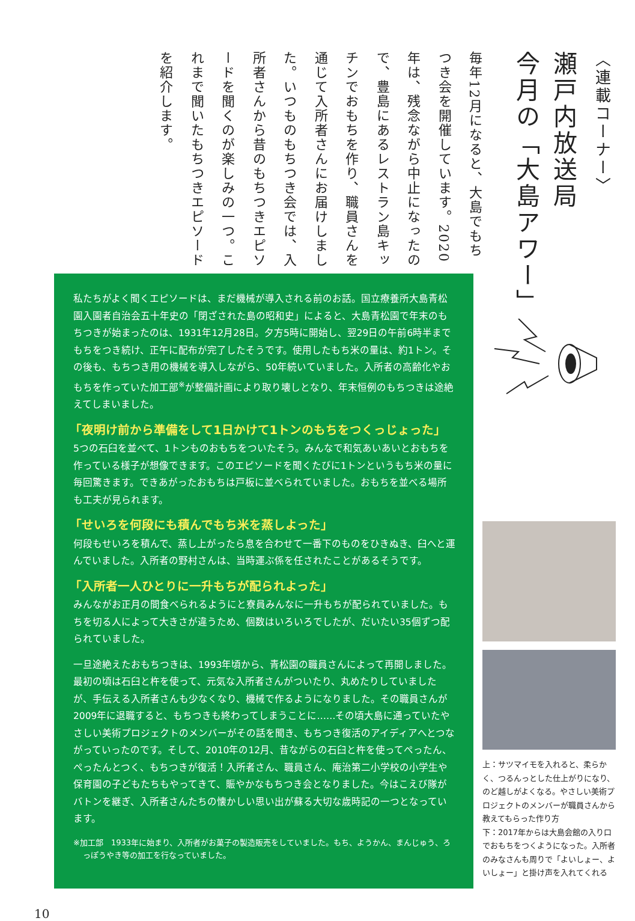〈連載コーナー〉
瀬戸内放送局
今月の「大島アワー」
毎年12月になると、大島でもちつき会を開催しています。2020年は、残念ながら中止になったので、豊島にあるレストラン島キッチンでおもちを作り、職員さんを通じて入所者さんにお届けしました。いつものもちつき会では、入所者さんから昔のもちつきエピソードを聞くのが楽しみの一つ。これまで聞いたもちつきエピソードを紹介します。
私たちがよく聞くエピソードは、まだ機械が導入される前のお話。国立療養所大島青松園入園者自治会五十年史の「閉ざされた島の昭和史」によると、大島青松園で年末のもちつきが始まったのは、1931年12月28日。夕方5時に開始し、翌29日の午前6時半までもちをつき続け、正午に配布が完了したそうです。使用したもち米の量は、約1トン。その後も、もちつき用の機械を導入しながら、50年続いていました。入所者の高齢化やおもちを作っていた加工部<sup>※</sup>が整備計画により取り壊しとなり、年末恒例のもちつきは途絶えてしまいました。
「夜明け前から準備をして1日かけて1トンのもちをつくっじょった」
5つの石臼を並べて、1トンものおもちをついたそう。みんなで和気あいあいとおもちを作っている様子が想像できます。このエピソードを聞くたびに1トンというもち米の量に毎回驚きます。できあがったおもちは戸板に並べられていました。おもちを並べる場所も工夫が見られます。
「せいろを何段にも積んでもち米を蒸しよった」
何段もせいろを積んで、蒸し上がったら息を合わせて一番下のものをひきぬき、臼へと運んでいました。入所者の野村さんは、当時運ぶ係を任されたことがあるそうです。
「入所者一人ひとりに一升もちが配られよった」
みんながお正月の間食べられるようにと寮員みんなに一升もちが配られていました。もちを切る人によって大きさが違うため、個数はいろいろでしたが、だいたい35個ずつ配られていました。
一旦途絶えたおもちつきは、1993年頃から、青松園の職員さんによって再開しました。最初の頃は石臼と杵を使って、元気な入所者さんがついたり、丸めたりしていましたが、手伝える入所者さんも少なくなり、機械で作るようになりました。その職員さんが2009年に退職すると、もちつきも終わってしまうことに……その頃大島に通っていたやさしい美術プロジェクトのメンバーがその話を聞き、もちつき復活のアイディアへとつながっていったのです。そして、2010年の12月、昔ながらの石臼と杵を使ってぺったん、ぺったんとつく、もちつきが復活！入所者さん、職員さん、庵治第二小学校の小学生や保育園の子どもたちもやってきて、賑やかなもちつき会となりました。今はこえび隊がバトンを継ぎ、入所者さんたちの懐かしい思い出が蘇る大切な歳時記の一つとなっています。
※加工部　1933年に始まり、入所者がお菓子の製造販売をしていました。もち、ようかん、まんじゅう、ろっぽうやき等の加工を行なっていました。
上：サツマイモを入れると、柔らかく、つるんっとした仕上がりになり、のど越しがよくなる。やさしい美術プロジェクトのメンバーが職員さんから教えてもらった作り方
下：2017年からは大島会館の入り口でおもちをつくようになった。入所者のみなさんも周りで「よいしょー、よいしょー」と掛け声を入れてくれる
10